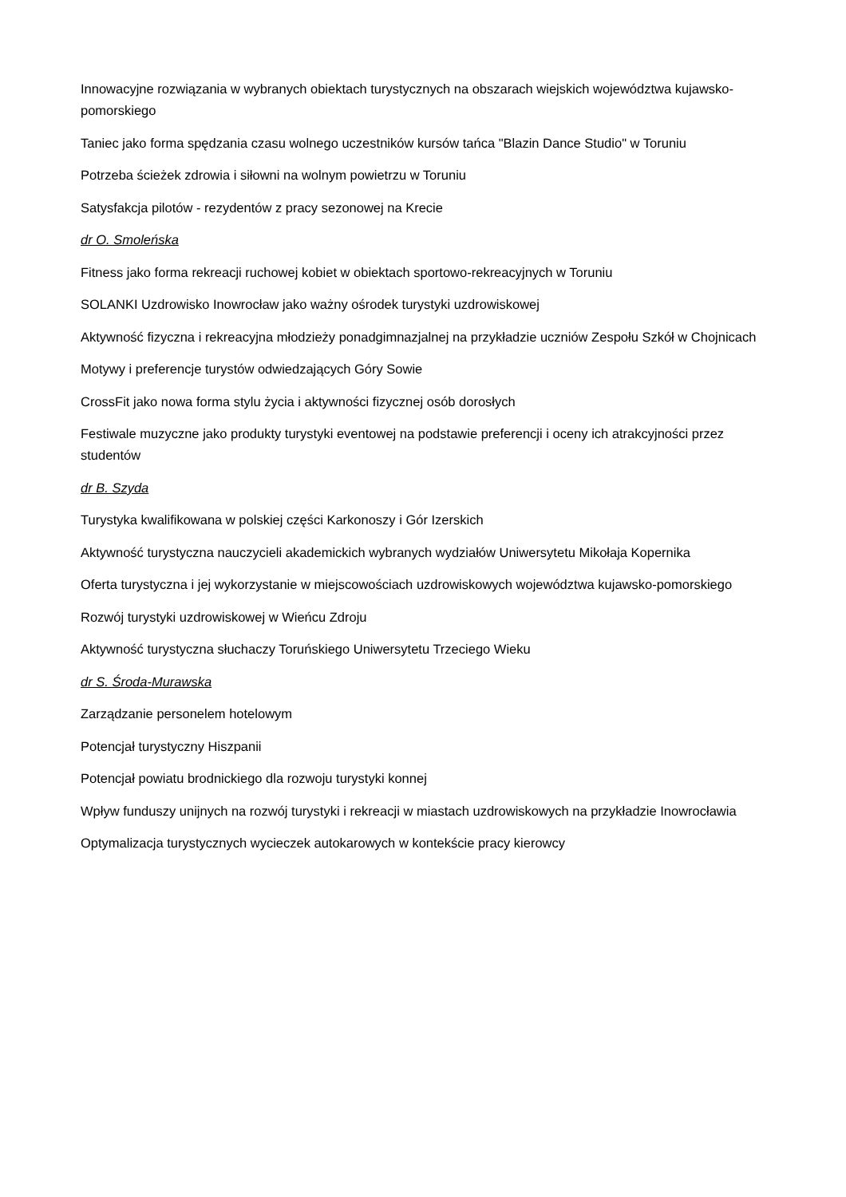Innowacyjne rozwiązania w wybranych obiektach turystycznych na obszarach wiejskich województwa kujawsko-pomorskiego
Taniec jako forma spędzania czasu wolnego uczestników kursów tańca "Blazin Dance Studio" w Toruniu
Potrzeba ścieżek zdrowia i siłowni na wolnym powietrzu w Toruniu
Satysfakcja pilotów - rezydentów z pracy sezonowej na Krecie
dr O. Smoleńska
Fitness jako forma rekreacji ruchowej kobiet w obiektach sportowo-rekreacyjnych w Toruniu
SOLANKI Uzdrowisko Inowrocław jako ważny ośrodek turystyki uzdrowiskowej
Aktywność fizyczna i rekreacyjna młodzieży ponadgimnazjalnej na przykładzie uczniów Zespołu Szkół w Chojnicach
Motywy i preferencje turystów odwiedzających Góry Sowie
CrossFit jako nowa forma stylu życia i aktywności fizycznej osób dorosłych
Festiwale muzyczne jako produkty turystyki eventowej na podstawie preferencji i oceny ich atrakcyjności przez studentów
dr B. Szyda
Turystyka kwalifikowana w polskiej części Karkonoszy i Gór Izerskich
Aktywność turystyczna nauczycieli akademickich wybranych wydziałów Uniwersytetu Mikołaja Kopernika
Oferta turystyczna i jej wykorzystanie w miejscowościach uzdrowiskowych województwa kujawsko-pomorskiego
Rozwój turystyki uzdrowiskowej w Wieńcu Zdroju
Aktywność turystyczna słuchaczy Toruńskiego Uniwersytetu Trzeciego Wieku
dr S. Środa-Murawska
Zarządzanie personelem hotelowym
Potencjał turystyczny Hiszpanii
Potencjał powiatu brodnickiego dla rozwoju turystyki konnej
Wpływ funduszy unijnych na rozwój turystyki i rekreacji w miastach uzdrowiskowych na przykładzie Inowrocławia
Optymalizacja turystycznych wycieczek autokarowych w kontekście pracy kierowcy